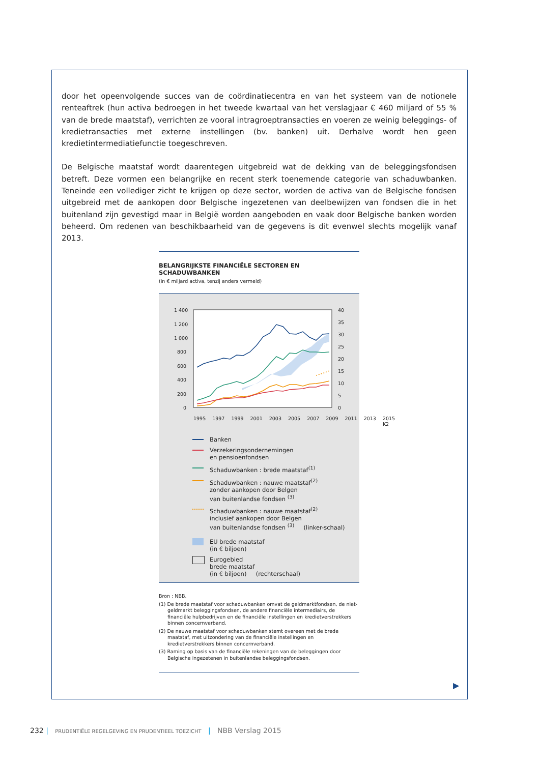door het opeenvolgende succes van de coördinatiecentra en van het systeem van de notionele renteaftrek (hun activa bedroegen in het tweede kwartaal van het verslagjaar € 460 miljard of 55 % van de brede maatstaf), verrichten ze vooral intragroeptransacties en voeren ze weinig beleggings- of kredietransacties met externe instellingen (bv. banken) uit. Derhalve wordt hen geen kredietintermediatiefunctie toegeschreven.
De Belgische maatstaf wordt daarentegen uitgebreid wat de dekking van de beleggingsfondsen betreft. Deze vormen een belangrijke en recent sterk toenemende categorie van schaduwbanken. Teneinde een vollediger zicht te krijgen op deze sector, worden de activa van de Belgische fondsen uitgebreid met de aankopen door Belgische ingezetenen van deelbewijzen van fondsen die in het buitenland zijn gevestigd maar in België worden aangeboden en vaak door Belgische banken worden beheerd. Om redenen van beschikbaarheid van de gegevens is dit evenwel slechts mogelijk vanaf 2013.
BELANGRIJKSTE FINANCIËLE SECTOREN EN SCHADUWBANKEN
(in € miljard activa, tenzij anders vermeld)
1 400
1 200
1 000
800
600
400
200
0
40
35
30
25
20
15
10
5
0
1995 1997 1999 2001 2003 2005 2007 2009 2011 2013 2015 K2
Banken
Verzekeringsondernemingen
en pensioenfondsen
Schaduwbanken : brede maatstaf<sup>(1)</sup>
Schaduwbanken : nauwe maatstaf<sup>(2)</sup>
zonder aankopen door Belgen
van buitenlandse fondsen <sup>(3)</sup>
Schaduwbanken : nauwe maatstaf<sup>(2)</sup>
inclusief aankopen door Belgen
van buitenlandse fondsen <sup>(3)</sup> (linker-schaal)
EU brede maatstaf
(in € biljoen)
Eurogebied
brede maatstaf
(in € biljoen) (rechterschaal)
Bron : NBB.
(1) De brede maatstaf voor schaduwbanken omvat de geldmarktfondsen, de niet-geldmarkt beleggingsfondsen, de andere financiële intermediairs, de financiële hulpbedrijven en de financiële instellingen en kredietverstrekkers binnen concernverband.
(2) De nauwe maatstaf voor schaduwbanken stemt overeen met de brede maatstaf, met uitzondering van de financiële instellingen en kredietverstrekkers binnen concernverband.
(3) Raming op basis van de financiële rekeningen van de beleggingen door Belgische ingezetenen in buitenlandse beleggingsfondsen.
▶
232 | PRUDENTIËLE REGELGEVING EN PRUDENTIEEL TOEZICHT | NBB Verslag 2015